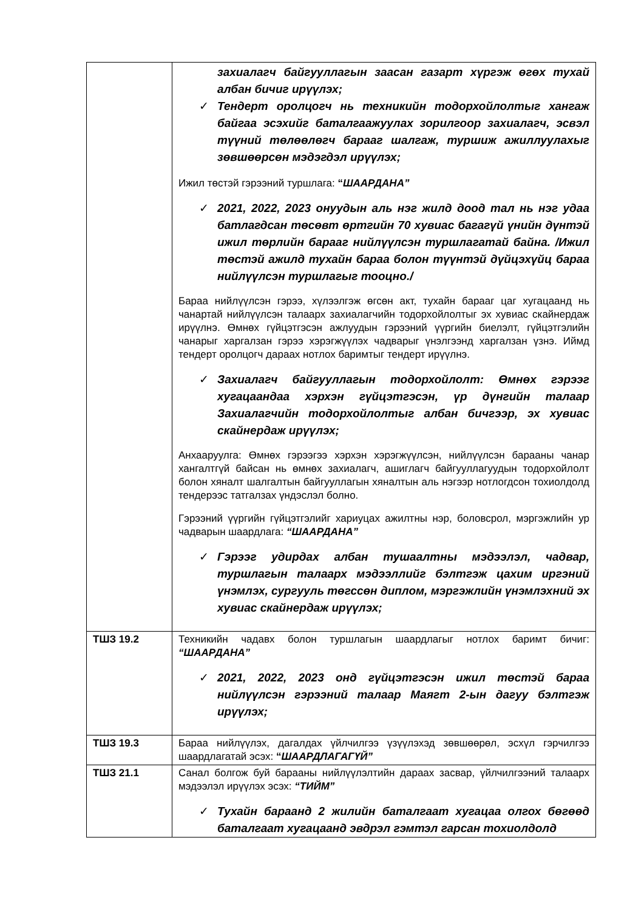| | захиалагч байгууллагын заасан газарт хүргэж өгөх тухай албан бичиг ирүүлэх; ✓ Тендерт оролцогч нь техникийн тодорхойлолтыг хангаж байгаа эсэхийг баталгаажуулах зорилгоор захиалагч, эсвэл түүний төлөөлөгч барааг шалгаж, туршиж ажиллуулахыг зөвшөөрсөн мэдэгдэл ирүүлэх; Ижил төстэй гэрээний туршлага: “ ШААРДАНА” ✓ 2021, 2022, 2023 онуудын аль нэг жилд доод тал нь нэг удаа батлагдсан төсөвт өртгийн 70 хувиас багагүй үнийн дүнтэй ижил төрлийн барааг нийлүүлсэн туршлагатай байна. /Ижил төстэй ажилд тухайн бараа болон түүнтэй дүйцэхүйц бараа нийлүүлсэн туршлагыг тооцно./ Бараа нийлүүлсэн гэрээ, хүлээлгэж өгсөн акт, тухайн барааг цаг хугацаанд нь чанартай нийлүүлсэн талаарх захиалагчийн тодорхойлолтыг эх хувиас скайнердаж ирүүлнэ. Өмнөх гүйцэтгэсэн ажлуудын гэрээний үүргийн биелэлт, гүйцэтгэлийн чанарыг харгалзан гэрээ хэрэгжүүлэх чадварыг үнэлгээнд харгалзан үзнэ. Иймд тендерт оролцогч дараах нотлох баримтыг тендерт ирүүлнэ. ✓ Захиалагч байгууллагын тодорхойлолт: Өмнөх гэрээг хугацаандаа хэрхэн гүйцэтгэсэн, үр дүнгийн талаар Захиалагчийн тодорхойлолтыг албан бичгээр, эх хувиас скайнердаж ирүүлэх; Анхааруулга: Өмнөх гэрээгээ хэрхэн хэрэгжүүлсэн, нийлүүлсэн барааны чанар хангалтгүй байсан нь өмнөх захиалагч, ашиглагч байгууллагуудын тодорхойлолт болон хяналт шалгалтын байгууллагын хяналтын аль нэгээр нотлогдсон тохиолдолд тендерээс татгалзах үндэслэл болно. Гэрээний үүргийн гүйцэтгэлийг хариуцах ажилтны нэр, боловсрол, мэргэжлийн ур чадварын шаардлага: “ШААРДАНА” ✓ Гэрээг удирдах албан тушаалтны мэдээлэл, чадвар, туршлагын талаарх мэдээллийг бэлтгэж цахим иргэний үнэмлэх, сургууль төгссөн диплом, мэргэжлийн үнэмлэхний эх хувиас скайнердаж ирүүлэх; |
| ТШЗ 19.2 | Техникийн чадавх болон туршлагын шаардлагыг нотлох баримт бичиг: “ШААРДАНА” ✓ 2021, 2022, 2023 онд гүйцэтгэсэн ижил төстэй бараа нийлүүлсэн гэрээний талаар Маягт 2-ын дагуу бэлтгэж ирүүлэх; |
| ТШЗ 19.3 | Бараа нийлүүлэх, дагалдах үйлчилгээ үзүүлэхэд зөвшөөрөл, эсхүл гэрчилгээ шаардлагатай эсэх: “ ШААРДЛАГАГҮЙ” |
| ТШЗ 21.1 | Санал болгож буй барааны нийлүүлэлтийн дараах засвар, үйлчилгээний талаарх мэдээлэл ирүүлэх эсэх: “ТИЙМ” ✓ Тухайн бараанд 2 жилийн баталгаат хугацаа олгох бөгөөд баталгаат хугацаанд эвдрэл гэмтэл гарсан тохиолдолд |